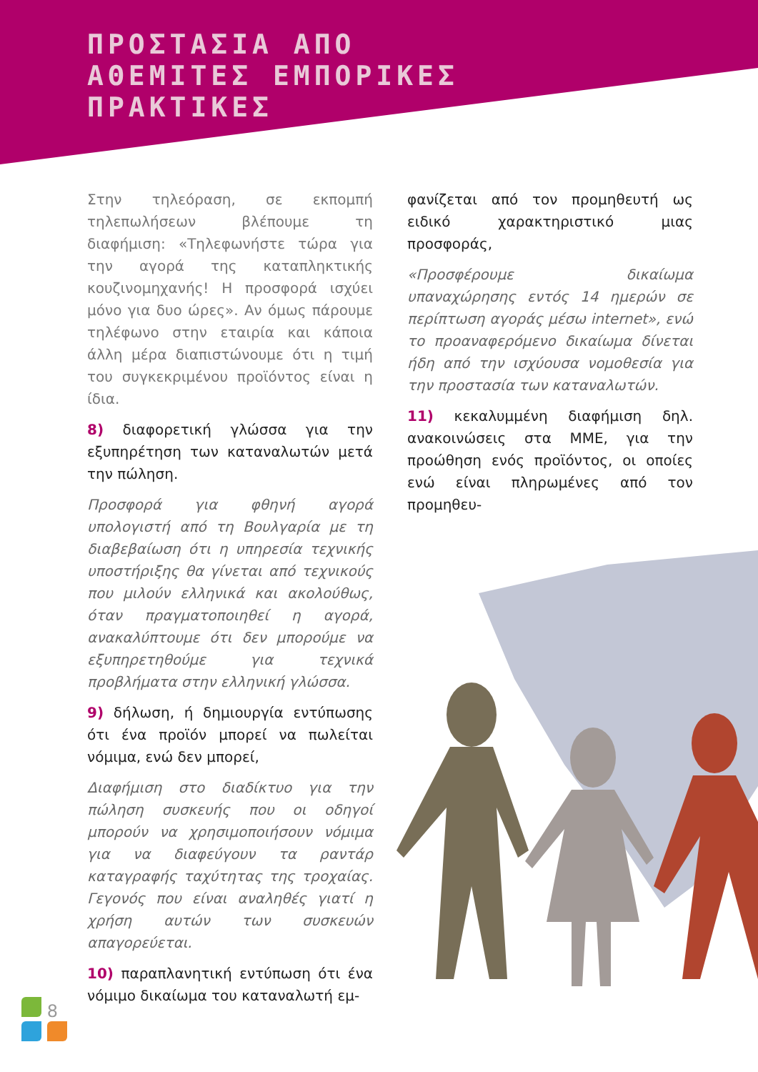ΠΡΟΣΤΑΣΙΑ ΑΠΟ
ΑΘΕΜΙΤΕΣ ΕΜΠΟΡΙΚΕΣ
ΠΡΑΚΤΙΚΕΣ
Στην τηλεόραση, σε εκπομπή τηλεπωλήσεων βλέπουμε τη διαφήμιση: «Τηλεφωνήστε τώρα για την αγορά της καταπληκτικής κουζινομηχανής! Η προσφορά ισχύει μόνο για δυο ώρες». Αν όμως πάρουμε τηλέφωνο στην εταιρία και κάποια άλλη μέρα διαπιστώνουμε ότι η τιμή του συγκεκριμένου προϊόντος είναι η ίδια.
8) διαφορετική γλώσσα για την εξυπηρέτηση των καταναλωτών μετά την πώληση.
Προσφορά για φθηνή αγορά υπολογιστή από τη Βουλγαρία με τη διαβεβαίωση ότι η υπηρεσία τεχνικής υποστήριξης θα γίνεται από τεχνικούς που μιλούν ελληνικά και ακολούθως, όταν πραγματοποιηθεί η αγορά, ανακαλύπτουμε ότι δεν μπορούμε να εξυπηρετηθούμε για τεχνικά προβλήματα στην ελληνική γλώσσα.
9) δήλωση, ή δημιουργία εντύπωσης ότι ένα προϊόν μπορεί να πωλείται νόμιμα, ενώ δεν μπορεί,
Διαφήμιση στο διαδίκτυο για την πώληση συσκευής που οι οδηγοί μπορούν να χρησιμοποιήσουν νόμιμα για να διαφεύγουν τα ραντάρ καταγραφής ταχύτητας της τροχαίας. Γεγονός που είναι αναληθές γιατί η χρήση αυτών των συσκευών απαγορεύεται.
10) παραπλανητική εντύπωση ότι ένα νόμιμο δικαίωμα του καταναλωτή εμ-
φανίζεται από τον προμηθευτή ως ειδικό χαρακτηριστικό μιας προσφοράς,
«Προσφέρουμε δικαίωμα υπαναχώρησης εντός 14 ημερών σε περίπτωση αγοράς μέσω internet», ενώ το προαναφερόμενο δικαίωμα δίνεται ήδη από την ισχύουσα νομοθεσία για την προστασία των καταναλωτών.
11) κεκαλυμμένη διαφήμιση δηλ. ανακοινώσεις στα ΜΜΕ, για την προώθηση ενός προϊόντος, οι οποίες ενώ είναι πληρωμένες από τον προμηθευ-
8